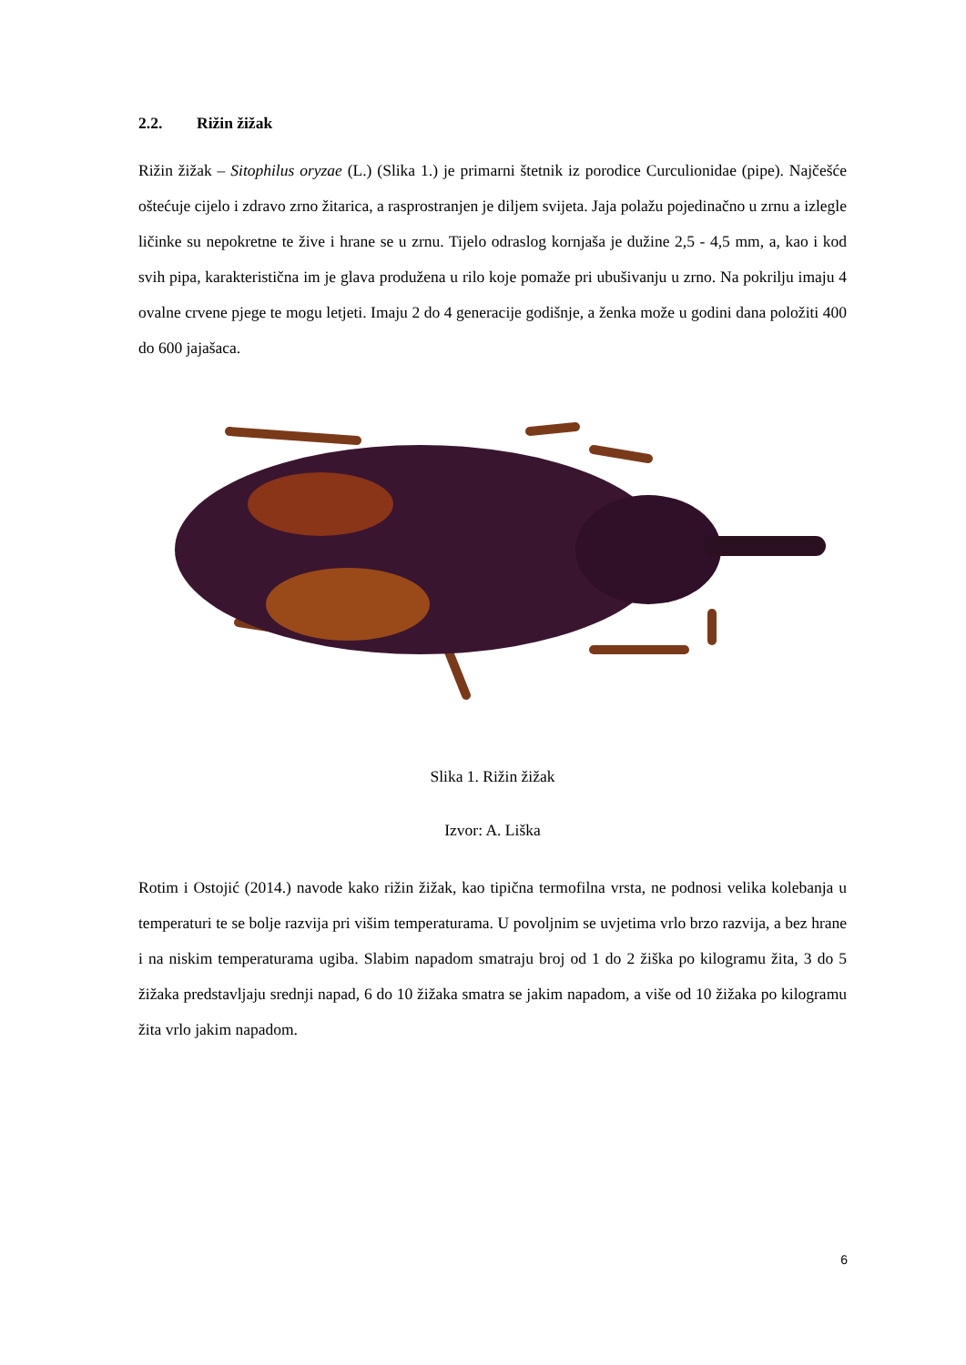2.2. Rižin žižak
Rižin žižak – Sitophilus oryzae (L.) (Slika 1.) je primarni štetnik iz porodice Curculionidae (pipe). Najčešće oštećuje cijelo i zdravo zrno žitarica, a rasprostranjen je diljem svijeta. Jaja polažu pojedinačno u zrnu a izlegle ličinke su nepokretne te žive i hrane se u zrnu. Tijelo odraslog kornjaša je dužine 2,5 - 4,5 mm, a, kao i kod svih pipa, karakteristična im je glava produžena u rilo koje pomaže pri ubušivanju u zrno. Na pokrilju imaju 4 ovalne crvene pjege te mogu letjeti. Imaju 2 do 4 generacije godišnje, a ženka može u godini dana položiti 400 do 600 jajašaca.
Slika 1. Rižin žižak
Izvor: A. Liška
Rotim i Ostojić (2014.) navode kako rižin žižak, kao tipična termofilna vrsta, ne podnosi velika kolebanja u temperaturi te se bolje razvija pri višim temperaturama. U povoljnim se uvjetima vrlo brzo razvija, a bez hrane i na niskim temperaturama ugiba. Slabim napadom smatraju broj od 1 do 2 žiška po kilogramu žita, 3 do 5 žižaka predstavljaju srednji napad, 6 do 10 žižaka smatra se jakim napadom, a više od 10 žižaka po kilogramu žita vrlo jakim napadom.
6